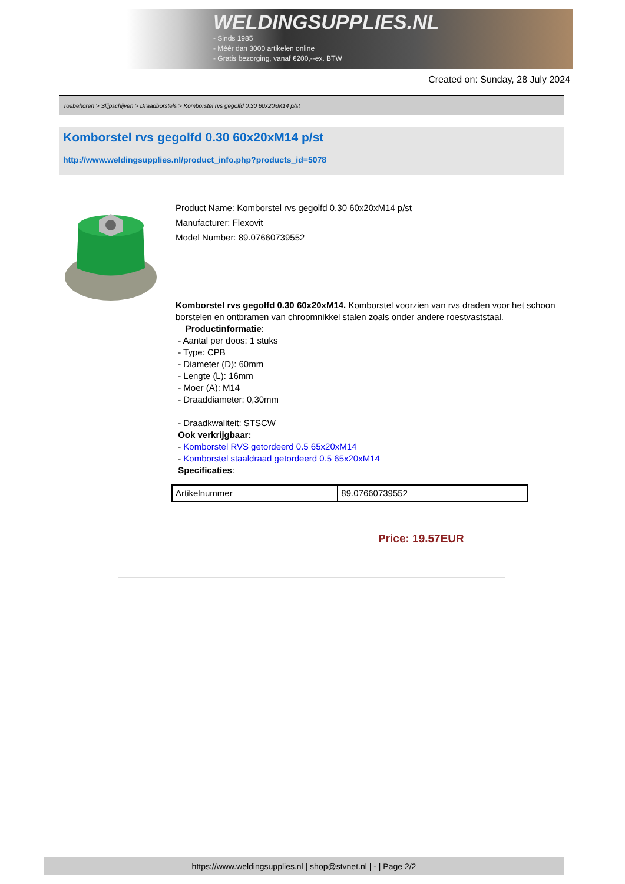WELDINGSUPPLIES.NL
- Sinds 1985
- Méér dan 3000 artikelen online
- Gratis bezorging, vanaf €200,--ex. BTW
Created on: Sunday, 28 July 2024
Toebehoren > Slijpschijven > Draadborstels > Komborstel rvs gegolfd 0.30 60x20xM14 p/st
Komborstel rvs gegolfd 0.30 60x20xM14 p/st
http://www.weldingsupplies.nl/product_info.php?products_id=5078
Product Name: Komborstel rvs gegolfd 0.30 60x20xM14 p/st
Manufacturer: Flexovit
Model Number: 89.07660739552
Komborstel rvs gegolfd 0.30 60x20xM14. Komborstel voorzien van rvs draden voor het schoon borstelen en ontbramen van chroomnikkel stalen zoals onder andere roestvaststaal.
Productinformatie:
- Aantal per doos: 1 stuks
- Type: CPB
- Diameter (D): 60mm
- Lengte (L): 16mm
- Moer (A): M14
- Draaddiameter: 0,30mm
- Draadkwaliteit: STSCW
Ook verkrijgbaar:
- Komborstel RVS getordeerd 0.5 65x20xM14
- Komborstel staaldraad getordeerd 0.5 65x20xM14
Specificaties:
| Artikelnummer | 89.07660739552 |
Price: 19.57EUR
https://www.weldingsupplies.nl | shop@stvnet.nl | - | Page 2/2